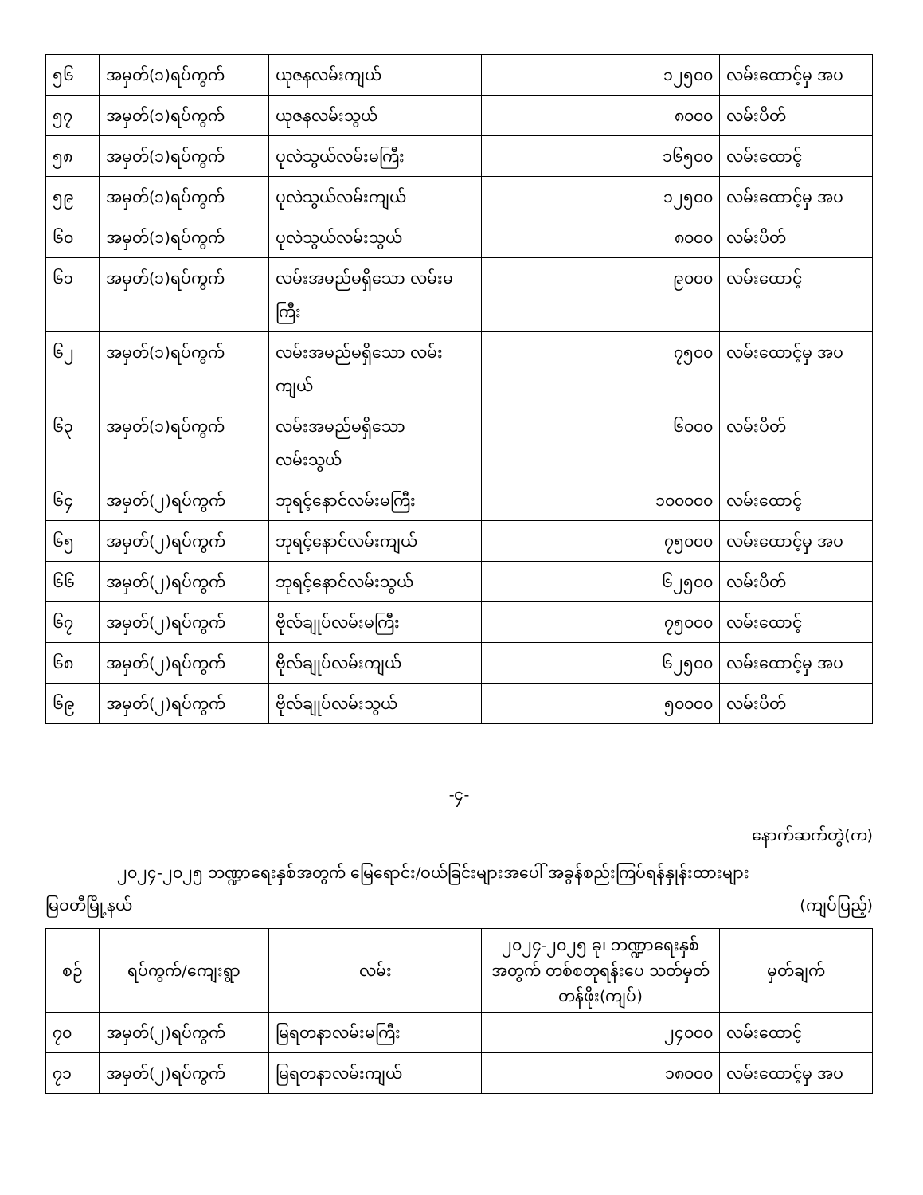| ၅၆ | အမှတ်(၁)ရပ်ကွက် | ယုဇနလမ်းကျယ် | ၁၂၅၀၀ | လမ်းထောင့်မှ အပ |
| ၅၇ | အမှတ်(၁)ရပ်ကွက် | ယုဇနလမ်းသွယ် | ၈၀၀၀ | လမ်းပိတ် |
| ၅၈ | အမှတ်(၁)ရပ်ကွက် | ပုလဲသွယ်လမ်းမကြီး | ၁၆၅၀၀ | လမ်းထောင့် |
| ၅၉ | အမှတ်(၁)ရပ်ကွက် | ပုလဲသွယ်လမ်းကျယ် | ၁၂၅၀၀ | လမ်းထောင့်မှ အပ |
| ၆၀ | အမှတ်(၁)ရပ်ကွက် | ပုလဲသွယ်လမ်းသွယ် | ၈၀၀၀ | လမ်းပိတ် |
| ၆၁ | အမှတ်(၁)ရပ်ကွက် | လမ်းအမည်မရှိသော လမ်းမကြီး | ၉၀၀၀ | လမ်းထောင့် |
| ၆၂ | အမှတ်(၁)ရပ်ကွက် | လမ်းအမည်မရှိသော လမ်းကျယ် | ၇၅၀၀ | လမ်းထောင့်မှ အပ |
| ၆၃ | အမှတ်(၁)ရပ်ကွက် | လမ်းအမည်မရှိသော လမ်းသွယ် | ၆၀၀၀ | လမ်းပိတ် |
| ၆၄ | အမှတ်(၂)ရပ်ကွက် | ဘုရင့်နောင်လမ်းမကြီး | ၁၀၀၀၀၀ | လမ်းထောင့် |
| ၆၅ | အမှတ်(၂)ရပ်ကွက် | ဘုရင့်နောင်လမ်းကျယ် | ၇၅၀၀၀ | လမ်းထောင့်မှ အပ |
| ၆၆ | အမှတ်(၂)ရပ်ကွက် | ဘုရင့်နောင်လမ်းသွယ် | ၆၂၅၀၀ | လမ်းပိတ် |
| ၆၇ | အမှတ်(၂)ရပ်ကွက် | ဗိုလ်ချုပ်လမ်းမကြီး | ၇၅၀၀၀ | လမ်းထောင့် |
| ၆၈ | အမှတ်(၂)ရပ်ကွက် | ဗိုလ်ချုပ်လမ်းကျယ် | ၆၂၅၀၀ | လမ်းထောင့်မှ အပ |
| ၆၉ | အမှတ်(၂)ရပ်ကွက် | ဗိုလ်ချုပ်လမ်းသွယ် | ၅၀၀၀၀ | လမ်းပိတ် |
-၄-
နောက်ဆက်တွဲ(က)
၂၀၂၄-၂၀၂၅ ဘဏ္ဍာရေးနှစ်အတွက် မြေရောင်း/ဝယ်ခြင်းများအပေါ် အခွန်စည်းကြပ်ရန်နှုန်းထားများ
မြဝတီမြို့နယ် (ကျပ်ပြည့်)
| စဉ် | ရပ်ကွက်/ကျေးရွာ | လမ်း | ၂၀၂၄-၂၀၂၅ ခု၊ ဘဏ္ဍာရေးနှစ်အတွက် တစ်စတုရန်းပေ သတ်မှတ်တန်ဖိုး(ကျပ်) | မှတ်ချက် |
| --- | --- | --- | --- | --- |
| ၇၀ | အမှတ်(၂)ရပ်ကွက် | မြရတနာလမ်းမကြီး | ၂၄၀၀၀ | လမ်းထောင့် |
| ၇၁ | အမှတ်(၂)ရပ်ကွက် | မြရတနာလမ်းကျယ် | ၁၈၀၀၀ | လမ်းထောင့်မှ အပ |